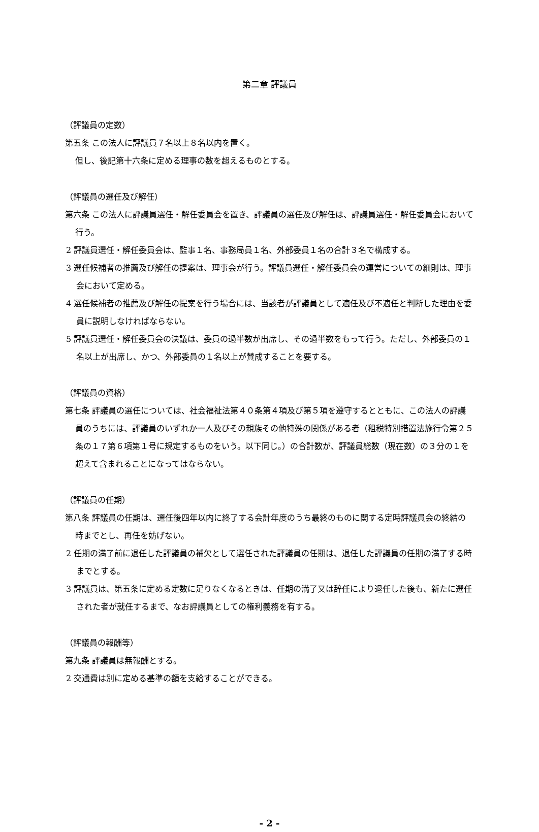第二章 評議員
（評議員の定数）
第五条 この法人に評議員７名以上８名以内を置く。
但し、後記第十六条に定める理事の数を超えるものとする。
（評議員の選任及び解任）
第六条 この法人に評議員選任・解任委員会を置き、評議員の選任及び解任は、評議員選任・解任委員会において行う。
2 評議員選任・解任委員会は、監事１名、事務局員１名、外部委員１名の合計３名で構成する。
3 選任候補者の推薦及び解任の提案は、理事会が行う。評議員選任・解任委員会の運営についての細則は、理事会において定める。
4 選任候補者の推薦及び解任の提案を行う場合には、当該者が評議員として適任及び不適任と判断した理由を委員に説明しなければならない。
5 評議員選任・解任委員会の決議は、委員の過半数が出席し、その過半数をもって行う。ただし、外部委員の１名以上が出席し、かつ、外部委員の１名以上が賛成することを要する。
（評議員の資格）
第七条 評議員の選任については、社会福祉法第４０条第４項及び第５項を遵守するとともに、この法人の評議員のうちには、評議員のいずれか一人及びその親族その他特殊の関係がある者（租税特別措置法施行令第２５条の１７第６項第１号に規定するものをいう。以下同じ。）の合計数が、評議員総数（現在数）の３分の１を超えて含まれることになってはならない。
（評議員の任期）
第八条 評議員の任期は、選任後四年以内に終了する会計年度のうち最終のものに関する定時評議員会の終結の時までとし、再任を妨げない。
2 任期の満了前に退任した評議員の補欠として選任された評議員の任期は、退任した評議員の任期の満了する時までとする。
3 評議員は、第五条に定める定数に足りなくなるときは、任期の満了又は辞任により退任した後も、新たに選任された者が就任するまで、なお評議員としての権利義務を有する。
（評議員の報酬等）
第九条 評議員は無報酬とする。
2 交通費は別に定める基準の額を支給することができる。
- 2 -